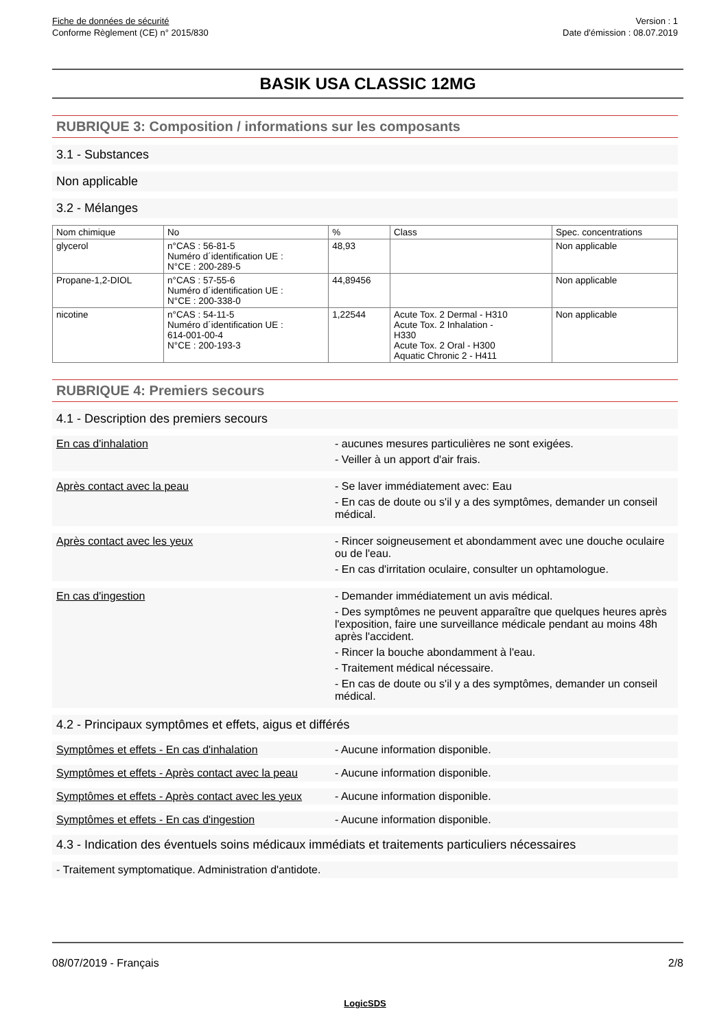Fiche de données de sécurité
Conforme Règlement (CE) n° 2015/830
Version : 1
Date d'émission : 08.07.2019
BASIK USA CLASSIC 12MG
RUBRIQUE 3: Composition / informations sur les composants
3.1 - Substances
Non applicable
3.2 - Mélanges
| Nom chimique | No | % | Class | Spec. concentrations |
| --- | --- | --- | --- | --- |
| glycerol | n°CAS : 56-81-5 Numéro d´identification UE : N°CE : 200-289-5 | 48,93 | | Non applicable |
| Propane-1,2-DIOL | n°CAS : 57-55-6 Numéro d´identification UE : N°CE : 200-338-0 | 44,89456 | | Non applicable |
| nicotine | n°CAS : 54-11-5 Numéro d´identification UE : 614-001-00-4 N°CE : 200-193-3 | 1,22544 | Acute Tox. 2 Dermal - H310 Acute Tox. 2 Inhalation - H330 Acute Tox. 2 Oral - H300 Aquatic Chronic 2 - H411 | Non applicable |
RUBRIQUE 4: Premiers secours
4.1 - Description des premiers secours
En cas d'inhalation - aucunes mesures particulières ne sont exigées.
- Veiller à un apport d'air frais.
Après contact avec la peau - Se laver immédiatement avec: Eau
- En cas de doute ou s'il y a des symptômes, demander un conseil médical.
Après contact avec les yeux - Rincer soigneusement et abondamment avec une douche oculaire ou de l'eau.
- En cas d'irritation oculaire, consulter un ophtamologue.
En cas d'ingestion - Demander immédiatement un avis médical.
- Des symptômes ne peuvent apparaître que quelques heures après l'exposition, faire une surveillance médicale pendant au moins 48h après l'accident.
- Rincer la bouche abondamment à l'eau.
- Traitement médical nécessaire.
- En cas de doute ou s'il y a des symptômes, demander un conseil médical.
4.2 - Principaux symptômes et effets, aigus et différés
Symptômes et effets - En cas d'inhalation - Aucune information disponible.
Symptômes et effets - Après contact avec la peau
- Aucune information disponible.
Symptômes et effets - Après contact avec les yeux
- Aucune information disponible.
Symptômes et effets - En cas d'ingestion - Aucune information disponible.
4.3 - Indication des éventuels soins médicaux immédiats et traitements particuliers nécessaires
- Traitement symptomatique. Administration d'antidote.
08/07/2019 - Français 2/8
LogicSDS